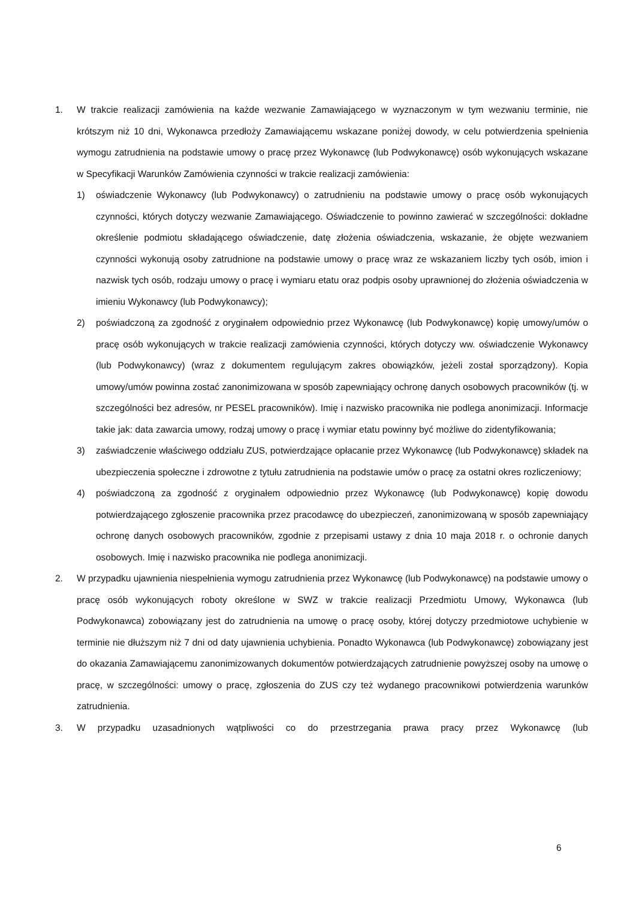1. W trakcie realizacji zamówienia na każde wezwanie Zamawiającego w wyznaczonym w tym wezwaniu terminie, nie krótszym niż 10 dni, Wykonawca przedłoży Zamawiającemu wskazane poniżej dowody, w celu potwierdzenia spełnienia wymogu zatrudnienia na podstawie umowy o pracę przez Wykonawcę (lub Podwykonawcę) osób wykonujących wskazane w Specyfikacji Warunków Zamówienia czynności w trakcie realizacji zamówienia:
1) oświadczenie Wykonawcy (lub Podwykonawcy) o zatrudnieniu na podstawie umowy o pracę osób wykonujących czynności, których dotyczy wezwanie Zamawiającego. Oświadczenie to powinno zawierać w szczególności: dokładne określenie podmiotu składającego oświadczenie, datę złożenia oświadczenia, wskazanie, że objęte wezwaniem czynności wykonują osoby zatrudnione na podstawie umowy o pracę wraz ze wskazaniem liczby tych osób, imion i nazwisk tych osób, rodzaju umowy o pracę i wymiaru etatu oraz podpis osoby uprawnionej do złożenia oświadczenia w imieniu Wykonawcy (lub Podwykonawcy);
2) poświadczoną za zgodność z oryginałem odpowiednio przez Wykonawcę (lub Podwykonawcę) kopię umowy/umów o pracę osób wykonujących w trakcie realizacji zamówienia czynności, których dotyczy ww. oświadczenie Wykonawcy (lub Podwykonawcy) (wraz z dokumentem regulującym zakres obowiązków, jeżeli został sporządzony). Kopia umowy/umów powinna zostać zanonimizowana w sposób zapewniający ochronę danych osobowych pracowników (tj. w szczególności bez adresów, nr PESEL pracowników). Imię i nazwisko pracownika nie podlega anonimizacji. Informacje takie jak: data zawarcia umowy, rodzaj umowy o pracę i wymiar etatu powinny być możliwe do zidentyfikowania;
3) zaświadczenie właściwego oddziału ZUS, potwierdzające opłacanie przez Wykonawcę (lub Podwykonawcę) składek na ubezpieczenia społeczne i zdrowotne z tytułu zatrudnienia na podstawie umów o pracę za ostatni okres rozliczeniowy;
4) poświadczoną za zgodność z oryginałem odpowiednio przez Wykonawcę (lub Podwykonawcę) kopię dowodu potwierdzającego zgłoszenie pracownika przez pracodawcę do ubezpieczeń, zanonimizowaną w sposób zapewniający ochronę danych osobowych pracowników, zgodnie z przepisami ustawy z dnia 10 maja 2018 r. o ochronie danych osobowych. Imię i nazwisko pracownika nie podlega anonimizacji.
2. W przypadku ujawnienia niespełnienia wymogu zatrudnienia przez Wykonawcę (lub Podwykonawcę) na podstawie umowy o pracę osób wykonujących roboty określone w SWZ w trakcie realizacji Przedmiotu Umowy, Wykonawca (lub Podwykonawca) zobowiązany jest do zatrudnienia na umowę o pracę osoby, której dotyczy przedmiotowe uchybienie w terminie nie dłuższym niż 7 dni od daty ujawnienia uchybienia. Ponadto Wykonawca (lub Podwykonawcę) zobowiązany jest do okazania Zamawiającemu zanonimizowanych dokumentów potwierdzających zatrudnienie powyższej osoby na umowę o pracę, w szczególności: umowy o pracę, zgłoszenia do ZUS czy też wydanego pracownikowi potwierdzenia warunków zatrudnienia.
3. W przypadku uzasadnionych wątpliwości co do przestrzegania prawa pracy przez Wykonawcę (lub
6